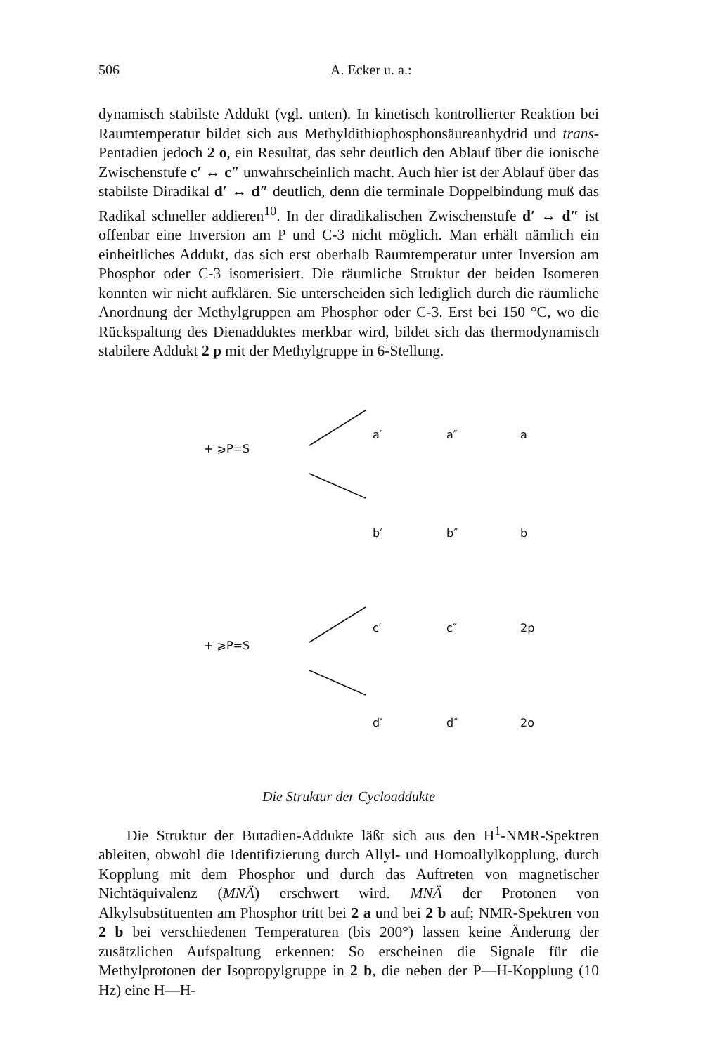506 A. Ecker u. a.:
dynamisch stabilste Addukt (vgl. unten). In kinetisch kontrollierter Reaktion bei Raumtemperatur bildet sich aus Methyldithiophosphonsäureanhydrid und trans-Pentadien jedoch 2 o, ein Resultat, das sehr deutlich den Ablauf über die ionische Zwischenstufe c′ ↔ c″ unwahrscheinlich macht. Auch hier ist der Ablauf über das stabilste Diradikal d′ ↔ d″ deutlich, denn die terminale Doppelbindung muß das Radikal schneller addieren<sup>10</sup>. In der diradikalischen Zwischenstufe d′ ↔ d″ ist offenbar eine Inversion am P und C-3 nicht möglich. Man erhält nämlich ein einheitliches Addukt, das sich erst oberhalb Raumtemperatur unter Inversion am Phosphor oder C-3 isomerisiert. Die räumliche Struktur der beiden Isomeren konnten wir nicht aufklären. Sie unterscheiden sich lediglich durch die räumliche Anordnung der Methylgruppen am Phosphor oder C-3. Erst bei 150 °C, wo die Rückspaltung des Dienadduktes merkbar wird, bildet sich das thermodynamisch stabilere Addukt 2 p mit der Methylgruppe in 6-Stellung.
+ ⩾P=S
a′
a″
a
b′
b″
b
+ ⩾P=S
c′
c″
2p
d′
d″
2o
Die Struktur der Cycloaddukte
Die Struktur der Butadien-Addukte läßt sich aus den H<sup>1</sup>-NMR-Spektren ableiten, obwohl die Identifizierung durch Allyl- und Homoallylkopplung, durch Kopplung mit dem Phosphor und durch das Auftreten von magnetischer Nichtäquivalenz (MNÄ) erschwert wird. MNÄ der Protonen von Alkylsubstituenten am Phosphor tritt bei 2 a und bei 2 b auf; NMR-Spektren von 2 b bei verschiedenen Temperaturen (bis 200°) lassen keine Änderung der zusätzlichen Aufspaltung erkennen: So erscheinen die Signale für die Methylprotonen der Isopropylgruppe in 2 b, die neben der P—H-Kopplung (10 Hz) eine H—H-